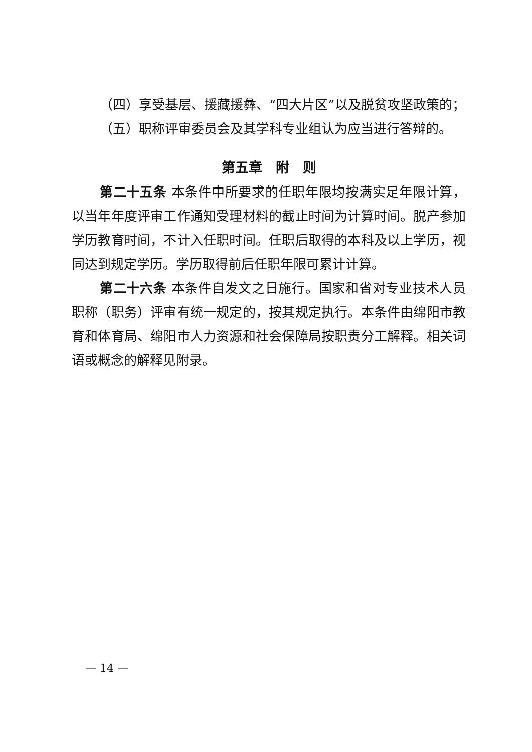（四）享受基层、援藏援彝、“四大片区”以及脱贫攻坚政策的；
（五）职称评审委员会及其学科专业组认为应当进行答辩的。
第五章　附　则
第二十五条 本条件中所要求的任职年限均按满实足年限计算，以当年年度评审工作通知受理材料的截止时间为计算时间。脱产参加学历教育时间，不计入任职时间。任职后取得的本科及以上学历，视同达到规定学历。学历取得前后任职年限可累计计算。
第二十六条 本条件自发文之日施行。国家和省对专业技术人员职称（职务）评审有统一规定的，按其规定执行。本条件由绵阳市教育和体育局、绵阳市人力资源和社会保障局按职责分工解释。相关词语或概念的解释见附录。
— 14 —